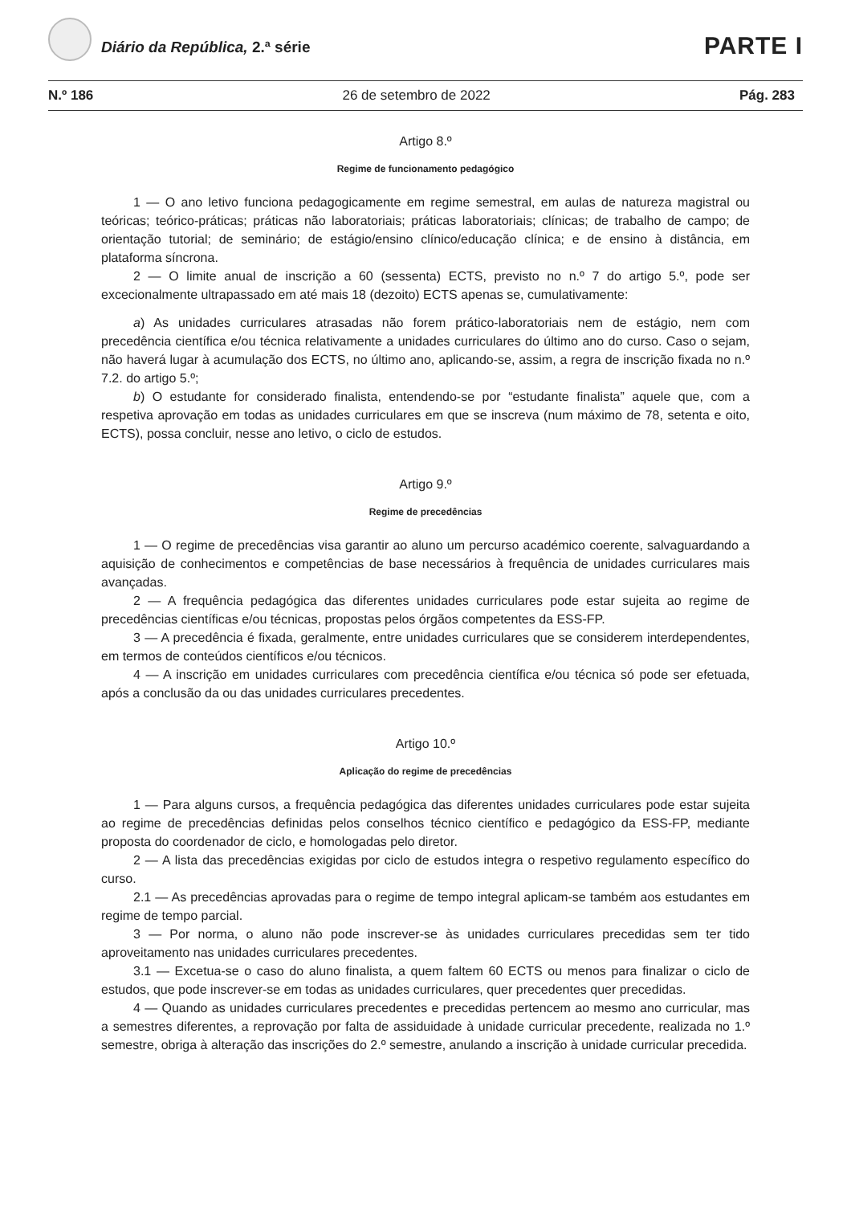Diário da República, 2.ª série PARTE I
N.º 186 26 de setembro de 2022 Pág. 283
Artigo 8.º
Regime de funcionamento pedagógico
1 — O ano letivo funciona pedagogicamente em regime semestral, em aulas de natureza magistral ou teóricas; teórico-práticas; práticas não laboratoriais; práticas laboratoriais; clínicas; de trabalho de campo; de orientação tutorial; de seminário; de estágio/ensino clínico/educação clínica; e de ensino à distância, em plataforma síncrona.
2 — O limite anual de inscrição a 60 (sessenta) ECTS, previsto no n.º 7 do artigo 5.º, pode ser excecionalmente ultrapassado em até mais 18 (dezoito) ECTS apenas se, cumulativamente:
a) As unidades curriculares atrasadas não forem prático-laboratoriais nem de estágio, nem com precedência científica e/ou técnica relativamente a unidades curriculares do último ano do curso. Caso o sejam, não haverá lugar à acumulação dos ECTS, no último ano, aplicando-se, assim, a regra de inscrição fixada no n.º 7.2. do artigo 5.º;
b) O estudante for considerado finalista, entendendo-se por “estudante finalista” aquele que, com a respetiva aprovação em todas as unidades curriculares em que se inscreva (num máximo de 78, setenta e oito, ECTS), possa concluir, nesse ano letivo, o ciclo de estudos.
Artigo 9.º
Regime de precedências
1 — O regime de precedências visa garantir ao aluno um percurso académico coerente, salvaguardando a aquisição de conhecimentos e competências de base necessários à frequência de unidades curriculares mais avançadas.
2 — A frequência pedagógica das diferentes unidades curriculares pode estar sujeita ao regime de precedências científicas e/ou técnicas, propostas pelos órgãos competentes da ESS-FP.
3 — A precedência é fixada, geralmente, entre unidades curriculares que se considerem interdependentes, em termos de conteúdos científicos e/ou técnicos.
4 — A inscrição em unidades curriculares com precedência científica e/ou técnica só pode ser efetuada, após a conclusão da ou das unidades curriculares precedentes.
Artigo 10.º
Aplicação do regime de precedências
1 — Para alguns cursos, a frequência pedagógica das diferentes unidades curriculares pode estar sujeita ao regime de precedências definidas pelos conselhos técnico científico e pedagógico da ESS-FP, mediante proposta do coordenador de ciclo, e homologadas pelo diretor.
2 — A lista das precedências exigidas por ciclo de estudos integra o respetivo regulamento específico do curso.
2.1 — As precedências aprovadas para o regime de tempo integral aplicam-se também aos estudantes em regime de tempo parcial.
3 — Por norma, o aluno não pode inscrever-se às unidades curriculares precedidas sem ter tido aproveitamento nas unidades curriculares precedentes.
3.1 — Excetua-se o caso do aluno finalista, a quem faltem 60 ECTS ou menos para finalizar o ciclo de estudos, que pode inscrever-se em todas as unidades curriculares, quer precedentes quer precedidas.
4 — Quando as unidades curriculares precedentes e precedidas pertencem ao mesmo ano curricular, mas a semestres diferentes, a reprovação por falta de assiduidade à unidade curricular precedente, realizada no 1.º semestre, obriga à alteração das inscrições do 2.º semestre, anulando a inscrição à unidade curricular precedida.